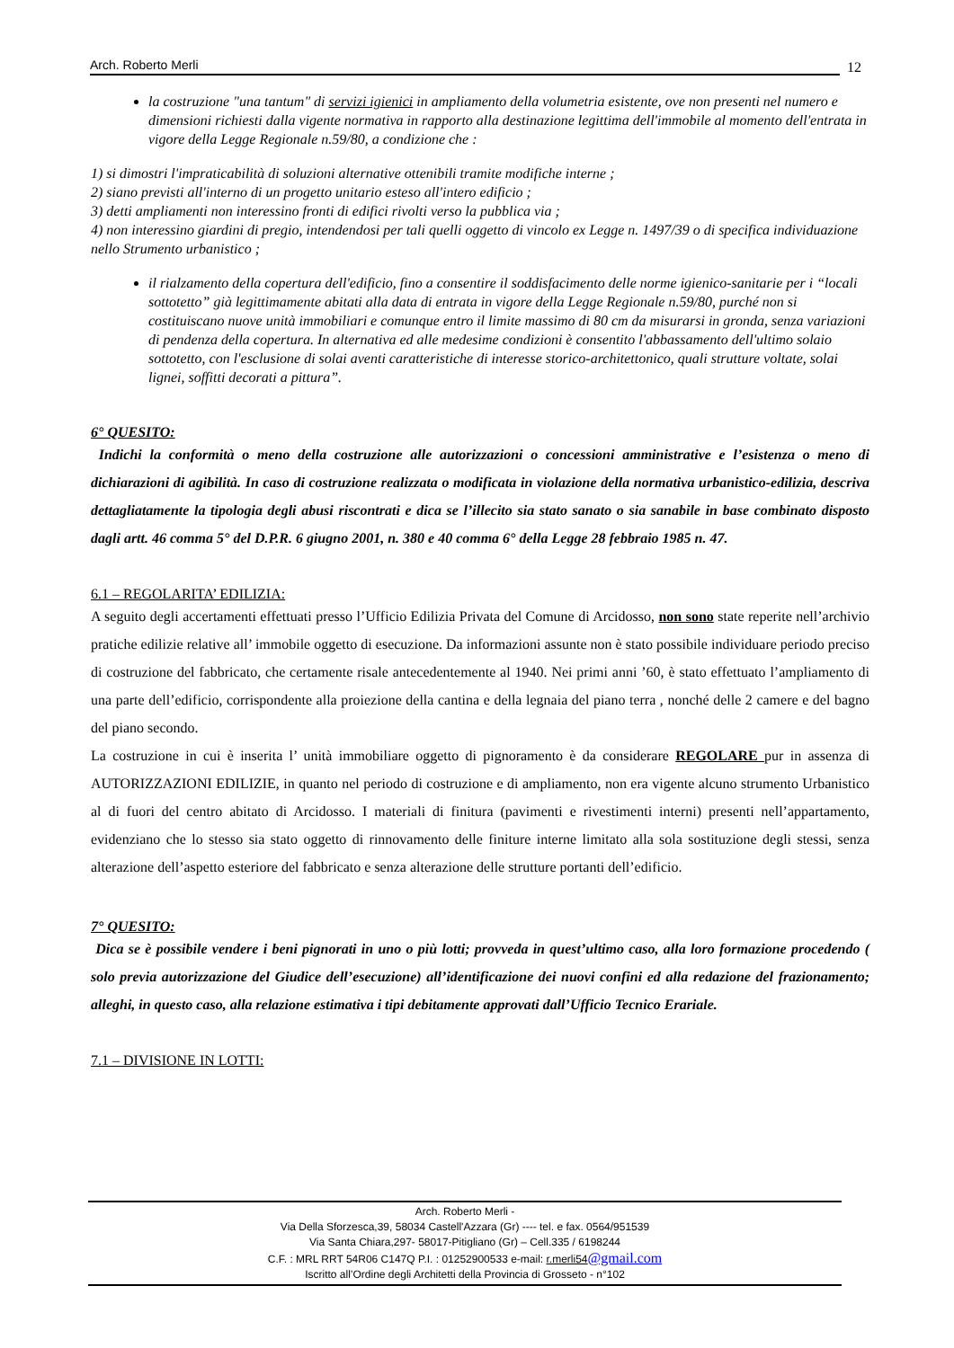Arch. Roberto Merli
12
la costruzione "una tantum" di servizi igienici in ampliamento della volumetria esistente, ove non presenti nel numero e dimensioni richiesti dalla vigente normativa in rapporto alla destinazione legittima dell'immobile al momento dell'entrata in vigore della Legge Regionale n.59/80, a condizione che :
1) si dimostri l'impraticabilità di soluzioni alternative ottenibili tramite modifiche interne ;
2) siano previsti all'interno di un progetto unitario esteso all'intero edificio ;
3) detti ampliamenti non interessino fronti di edifici rivolti verso la pubblica via ;
4) non interessino giardini di pregio, intendendosi per tali quelli oggetto di vincolo ex Legge n. 1497/39 o di specifica individuazione nello Strumento urbanistico ;
il rialzamento della copertura dell'edificio, fino a consentire il soddisfacimento delle norme igienico-sanitarie per i “locali sottotetto” già legittimamente abitati alla data di entrata in vigore della Legge Regionale n.59/80, purché non si costituiscano nuove unità immobiliari e comunque entro il limite massimo di 80 cm da misurarsi in gronda, senza variazioni di pendenza della copertura. In alternativa ed alle medesime condizioni è consentito l'abbassamento dell'ultimo solaio sottotetto, con l'esclusione di solai aventi caratteristiche di interesse storico-architettonico, quali strutture voltate, solai lignei, soffitti decorati a pittura”.
6° QUESITO:
Indichi la conformità o meno della costruzione alle autorizzazioni o concessioni amministrative e l’esistenza o meno di dichiarazioni di agibilità. In caso di costruzione realizzata o modificata in violazione della normativa urbanistico-edilizia, descriva dettagliatamente la tipologia degli abusi riscontrati e dica se l’illecito sia stato sanato o sia sanabile in base combinato disposto dagli artt. 46 comma 5° del D.P.R. 6 giugno 2001, n. 380 e 40 comma 6° della Legge 28 febbraio 1985 n. 47.
6.1 – REGOLARITA’ EDILIZIA:
A seguito degli accertamenti effettuati presso l’Ufficio Edilizia Privata del Comune di Arcidosso, non sono state reperite nell’archivio pratiche edilizie relative all’ immobile oggetto di esecuzione. Da informazioni assunte non è stato possibile individuare periodo preciso di costruzione del fabbricato, che certamente risale antecedentemente al 1940. Nei primi anni ’60, è stato effettuato l’ampliamento di una parte dell’edificio, corrispondente alla proiezione della cantina e della legnaia del piano terra , nonché delle 2 camere e del bagno del piano secondo.
La costruzione in cui è inserita l’ unità immobiliare oggetto di pignoramento è da considerare REGOLARE pur in assenza di AUTORIZZAZIONI EDILIZIE, in quanto nel periodo di costruzione e di ampliamento, non era vigente alcuno strumento Urbanistico al di fuori del centro abitato di Arcidosso. I materiali di finitura (pavimenti e rivestimenti interni) presenti nell’appartamento, evidenziano che lo stesso sia stato oggetto di rinnovamento delle finiture interne limitato alla sola sostituzione degli stessi, senza alterazione dell’aspetto esteriore del fabbricato e senza alterazione delle strutture portanti dell’edificio.
7° QUESITO:
Dica se è possibile vendere i beni pignorati in uno o più lotti; provveda in quest’ultimo caso, alla loro formazione procedendo ( solo previa autorizzazione del Giudice dell’esecuzione) all’identificazione dei nuovi confini ed alla redazione del frazionamento; alleghi, in questo caso, alla relazione estimativa i tipi debitamente approvati dall’Ufficio Tecnico Erariale.
7.1 – DIVISIONE IN LOTTI:
Arch. Roberto Merli -
Via Della Sforzesca,39, 58034 Castell'Azzara (Gr) ---- tel. e fax. 0564/951539
Via Santa Chiara,297- 58017-Pitigliano (Gr) – Cell.335 / 6198244
C.F. : MRL RRT 54R06 C147Q P.I. : 01252900533 e-mail: r.merli54@gmail.com
Iscritto all’Ordine degli Architetti della Provincia di Grosseto - n°102